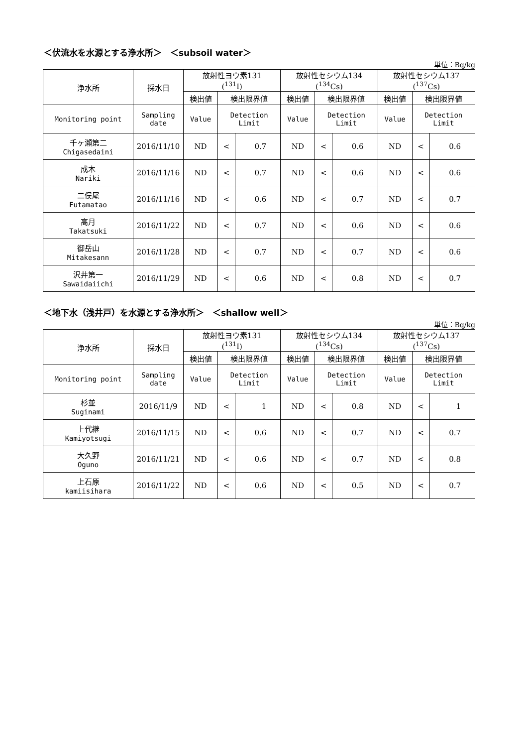＜伏流水を水源とする浄水所＞　＜subsoil water＞
単位：Bq/kg
| 浄水所 | 採水日 | 放射性ヨウ素131 (<sup>131</sup>I) | | | 放射性セシウム134 (<sup>134</sup>Cs) | | | 放射性セシウム137 (<sup>137</sup>Cs) | | |
| --- | --- | --- | --- | --- | --- | --- | --- | --- | --- | --- |
| | | 検出値 | 検出限界値 | | 検出値 | 検出限界値 | | 検出値 | 検出限界値 | |
| Monitoring point | Sampling date | Value | Detection Limit | | Value | Detection Limit | | Value | Detection Limit | |
| 千ヶ瀬第二 Chigasedaini | 2016/11/10 | ND | < | 0.7 | ND | < | 0.6 | ND | < | 0.6 |
| 成木 Nariki | 2016/11/16 | ND | < | 0.7 | ND | < | 0.6 | ND | < | 0.6 |
| 二俣尾 Futamatao | 2016/11/16 | ND | < | 0.6 | ND | < | 0.7 | ND | < | 0.7 |
| 高月 Takatsuki | 2016/11/22 | ND | < | 0.7 | ND | < | 0.6 | ND | < | 0.6 |
| 御岳山 Mitakesann | 2016/11/28 | ND | < | 0.7 | ND | < | 0.7 | ND | < | 0.6 |
| 沢井第一 Sawaidaiichi | 2016/11/29 | ND | < | 0.6 | ND | < | 0.8 | ND | < | 0.7 |
＜地下水（浅井戸）を水源とする浄水所＞　＜shallow well＞
単位：Bq/kg
| 浄水所 | 採水日 | 放射性ヨウ素131 (<sup>131</sup>I) | | | 放射性セシウム134 (<sup>134</sup>Cs) | | | 放射性セシウム137 (<sup>137</sup>Cs) | | |
| --- | --- | --- | --- | --- | --- | --- | --- | --- | --- | --- |
| | | 検出値 | 検出限界値 | | 検出値 | 検出限界値 | | 検出値 | 検出限界値 | |
| Monitoring point | Sampling date | Value | Detection Limit | | Value | Detection Limit | | Value | Detection Limit | |
| 杉並 Suginami | 2016/11/9 | ND | < | 1 | ND | < | 0.8 | ND | < | 1 |
| 上代継 Kamiyotsugi | 2016/11/15 | ND | < | 0.6 | ND | < | 0.7 | ND | < | 0.7 |
| 大久野 Oguno | 2016/11/21 | ND | < | 0.6 | ND | < | 0.7 | ND | < | 0.8 |
| 上石原 kamiisihara | 2016/11/22 | ND | < | 0.6 | ND | < | 0.5 | ND | < | 0.7 |